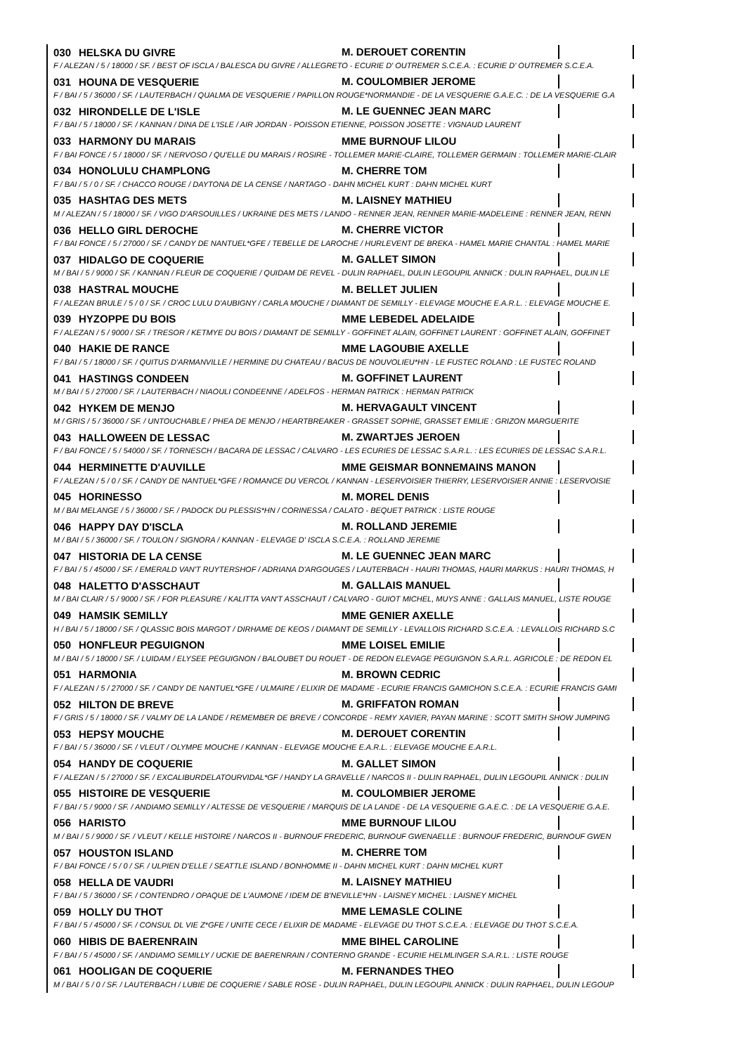030 HELSKA DU GIVRE M. DEROUET CORENTIN
F / ALEZAN / 5 / 18000 / SF. / BEST OF ISCLA / BALESCA DU GIVRE / ALLEGRETO - ECURIE D' OUTREMER S.C.E.A. : ECURIE D' OUTREMER S.C.E.A.
031 HOUNA DE VESQUERIE M. COULOMBIER JEROME
F / BAI / 5 / 36000 / SF. / LAUTERBACH / QUALMA DE VESQUERIE / PAPILLON ROUGE*NORMANDIE - DE LA VESQUERIE G.A.E.C. : DE LA VESQUERIE G.A
032 HIRONDELLE DE L'ISLE M. LE GUENNEC JEAN MARC
F / BAI / 5 / 18000 / SF. / KANNAN / DINA DE L'ISLE / AIR JORDAN - POISSON ETIENNE, POISSON JOSETTE : VIGNAUD LAURENT
033 HARMONY DU MARAIS MME BURNOUF LILOU
F / BAI FONCE / 5 / 18000 / SF. / NERVOSO / QU'ELLE DU MARAIS / ROSIRE - TOLLEMER MARIE-CLAIRE, TOLLEMER GERMAIN : TOLLEMER MARIE-CLAIR
034 HONOLULU CHAMPLONG M. CHERRE TOM
F / BAI / 5 / 0 / SF. / CHACCO ROUGE / DAYTONA DE LA CENSE / NARTAGO - DAHN MICHEL KURT : DAHN MICHEL KURT
035 HASHTAG DES METS M. LAISNEY MATHIEU
M / ALEZAN / 5 / 18000 / SF. / VIGO D'ARSOUILLES / UKRAINE DES METS / LANDO - RENNER JEAN, RENNER MARIE-MADELEINE : RENNER JEAN, RENN
036 HELLO GIRL DEROCHE M. CHERRE VICTOR
F / BAI FONCE / 5 / 27000 / SF. / CANDY DE NANTUEL*GFE / TEBELLE DE LAROCHE / HURLEVENT DE BREKA - HAMEL MARIE CHANTAL : HAMEL MARIE
037 HIDALGO DE COQUERIE M. GALLET SIMON
M / BAI / 5 / 9000 / SF. / KANNAN / FLEUR DE COQUERIE / QUIDAM DE REVEL - DULIN RAPHAEL, DULIN LEGOUPIL ANNICK : DULIN RAPHAEL, DULIN LE
038 HASTRAL MOUCHE M. BELLET JULIEN
F / ALEZAN BRULE / 5 / 0 / SF. / CROC LULU D'AUBIGNY / CARLA MOUCHE / DIAMANT DE SEMILLY - ELEVAGE MOUCHE E.A.R.L. : ELEVAGE MOUCHE E.
039 HYZOPPE DU BOIS MME LEBEDEL ADELAIDE
F / ALEZAN / 5 / 9000 / SF. / TRESOR / KETMYE DU BOIS / DIAMANT DE SEMILLY - GOFFINET ALAIN, GOFFINET LAURENT : GOFFINET ALAIN, GOFFINET
040 HAKIE DE RANCE MME LAGOUBIE AXELLE
F / BAI / 5 / 18000 / SF. / QUITUS D'ARMANVILLE / HERMINE DU CHATEAU / BACUS DE NOUVOLIEU*HN - LE FUSTEC ROLAND : LE FUSTEC ROLAND
041 HASTINGS CONDEEN M. GOFFINET LAURENT
M / BAI / 5 / 27000 / SF. / LAUTERBACH / NIAOULI CONDEENNE / ADELFOS - HERMAN PATRICK : HERMAN PATRICK
042 HYKEM DE MENJO M. HERVAGAULT VINCENT
M / GRIS / 5 / 36000 / SF. / UNTOUCHABLE / PHEA DE MENJO / HEARTBREAKER - GRASSET SOPHIE, GRASSET EMILIE : GRIZON MARGUERITE
043 HALLOWEEN DE LESSAC M. ZWARTJES JEROEN
F / BAI FONCE / 5 / 54000 / SF. / TORNESCH / BACARA DE LESSAC / CALVARO - LES ECURIES DE LESSAC S.A.R.L. : LES ECURIES DE LESSAC S.A.R.L.
044 HERMINETTE D'AUVILLE MME GEISMAR BONNEMAINS MANON
F / ALEZAN / 5 / 0 / SF. / CANDY DE NANTUEL*GFE / ROMANCE DU VERCOL / KANNAN - LESERVOISIER THIERRY, LESERVOISIER ANNIE : LESERVOISIE
045 HORINESSO M. MOREL DENIS
M / BAI MELANGE / 5 / 36000 / SF. / PADOCK DU PLESSIS*HN / CORINESSA / CALATO - BEQUET PATRICK : LISTE ROUGE
046 HAPPY DAY D'ISCLA M. ROLLAND JEREMIE
M / BAI / 5 / 36000 / SF. / TOULON / SIGNORA / KANNAN - ELEVAGE D' ISCLA S.C.E.A. : ROLLAND JEREMIE
047 HISTORIA DE LA CENSE M. LE GUENNEC JEAN MARC
F / BAI / 5 / 45000 / SF. / EMERALD VAN'T RUYTERSHOF / ADRIANA D'ARGOUGES / LAUTERBACH - HAURI THOMAS, HAURI MARKUS : HAURI THOMAS, H
048 HALETTO D'ASSCHAUT M. GALLAIS MANUEL
M / BAI CLAIR / 5 / 9000 / SF. / FOR PLEASURE / KALITTA VAN'T ASSCHAUT / CALVARO - GUIOT MICHEL, MUYS ANNE : GALLAIS MANUEL, LISTE ROUGE
049 HAMSIK SEMILLY MME GENIER AXELLE
H / BAI / 5 / 18000 / SF. / QLASSIC BOIS MARGOT / DIRHAME DE KEOS / DIAMANT DE SEMILLY - LEVALLOIS RICHARD S.C.E.A. : LEVALLOIS RICHARD S.C
050 HONFLEUR PEGUIGNON MME LOISEL EMILIE
M / BAI / 5 / 18000 / SF. / LUIDAM / ELYSEE PEGUIGNON / BALOUBET DU ROUET - DE REDON ELEVAGE PEGUIGNON S.A.R.L. AGRICOLE : DE REDON EL
051 HARMONIA M. BROWN CEDRIC
F / ALEZAN / 5 / 27000 / SF. / CANDY DE NANTUEL*GFE / ULMAIRE / ELIXIR DE MADAME - ECURIE FRANCIS GAMICHON S.C.E.A. : ECURIE FRANCIS GAMI
052 HILTON DE BREVE M. GRIFFATON ROMAN
F / GRIS / 5 / 18000 / SF. / VALMY DE LA LANDE / REMEMBER DE BREVE / CONCORDE - REMY XAVIER, PAYAN MARINE : SCOTT SMITH SHOW JUMPING
053 HEPSY MOUCHE M. DEROUET CORENTIN
F / BAI / 5 / 36000 / SF. / VLEUT / OLYMPE MOUCHE / KANNAN - ELEVAGE MOUCHE E.A.R.L. : ELEVAGE MOUCHE E.A.R.L.
054 HANDY DE COQUERIE M. GALLET SIMON
F / ALEZAN / 5 / 27000 / SF. / EXCALIBURDELATOURVIDAL*GF / HANDY LA GRAVELLE / NARCOS II - DULIN RAPHAEL, DULIN LEGOUPIL ANNICK : DULIN
055 HISTOIRE DE VESQUERIE M. COULOMBIER JEROME
F / BAI / 5 / 9000 / SF. / ANDIAMO SEMILLY / ALTESSE DE VESQUERIE / MARQUIS DE LA LANDE - DE LA VESQUERIE G.A.E.C. : DE LA VESQUERIE G.A.E.
056 HARISTO MME BURNOUF LILOU
M / BAI / 5 / 9000 / SF. / VLEUT / KELLE HISTOIRE / NARCOS II - BURNOUF FREDERIC, BURNOUF GWENAELLE : BURNOUF FREDERIC, BURNOUF GWEN
057 HOUSTON ISLAND M. CHERRE TOM
F / BAI FONCE / 5 / 0 / SF. / ULPIEN D'ELLE / SEATTLE ISLAND / BONHOMME II - DAHN MICHEL KURT : DAHN MICHEL KURT
058 HELLA DE VAUDRI M. LAISNEY MATHIEU
F / BAI / 5 / 36000 / SF. / CONTENDRO / OPAQUE DE L'AUMONE / IDEM DE B'NEVILLE*HN - LAISNEY MICHEL : LAISNEY MICHEL
059 HOLLY DU THOT MME LEMASLE COLINE
F / BAI / 5 / 45000 / SF. / CONSUL DL VIE Z*GFE / UNITE CECE / ELIXIR DE MADAME - ELEVAGE DU THOT S.C.E.A. : ELEVAGE DU THOT S.C.E.A.
060 HIBIS DE BAERENRAIN MME BIHEL CAROLINE
F / BAI / 5 / 45000 / SF. / ANDIAMO SEMILLY / UCKIE DE BAERENRAIN / CONTERNO GRANDE - ECURIE HELMLINGER S.A.R.L. : LISTE ROUGE
061 HOOLIGAN DE COQUERIE M. FERNANDES THEO
M / BAI / 5 / 0 / SF. / LAUTERBACH / LUBIE DE COQUERIE / SABLE ROSE - DULIN RAPHAEL, DULIN LEGOUPIL ANNICK : DULIN RAPHAEL, DULIN LEGOUP